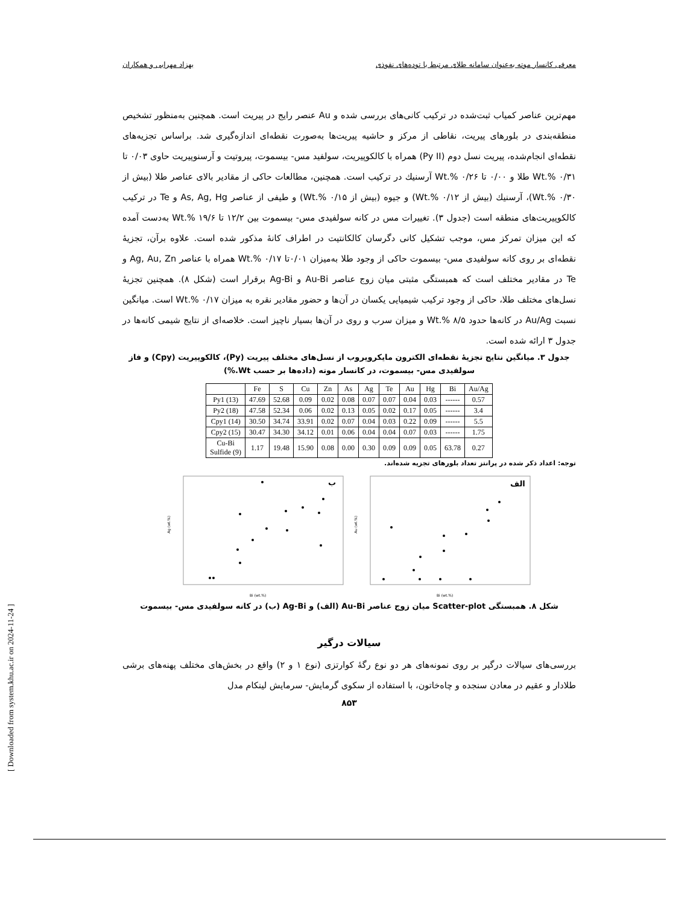معرفی کانسار موته به‌عنوان سامانه طلای مرتبط با توده‌های نفوذی بهزاد مهرابی و همکاران
مهم‌ترین عناصر کمیاب ثبت‌شده در ترکیب کانی‌های بررسی شده و Au عنصر رایج در پیریت است. همچنین به‌منظور تشخیص منطقه‌بندی در بلورهای پیریت، نقاطی از مرکز و حاشیه پیریت‌ها به‌صورت نقطه‌ای اندازه‌گیری شد. براساس تجزیه‌های نقطه‌ای انجام‌شده، پیریت نسل دوم (Py II) همراه با کالکوپیریت، سولفید مس- بیسموت، پیروتیت و آرسنوپیریت حاوی ۰/۰۳ تا Wt.% ۰/۳۱ طلا و ۰/۰۰ تا Wt.% ۰/۲۶ آرسنیك در ترکیب است. همچنین، مطالعات حاکی از مقادیر بالای عناصر طلا (بیش از Wt.% ۰/۳۰)، آرسنیك (بیش از Wt.% ۰/۱۲) و جیوه (بیش از Wt.% ۰/۱۵) و طیفی از عناصر As, Ag, Hg و Te در ترکیب کالکوپیریت‌های منطقه است (جدول ۳). تغییرات مس در کانه سولفیدی مس- بیسموت بین ۱۲/۲ تا Wt.% ۱۹/۶ به‌دست آمده که این میزان تمرکز مس، موجب تشکیل کانی دگرسان کالکانتیت در اطراف کانهٔ مذکور شده است. علاوه برآن، تجزیهٔ نقطه‌ای بر روی کانه سولفیدی مس- بیسموت حاکی از وجود طلا به‌میزان ۰/۰۱تا Wt.% ۰/۱۷ همراه با عناصر Ag, Au, Zn و Te در مقادیر مختلف است که همبستگی مثبتی میان زوج عناصر Au-Bi و Ag-Bi برقرار است (شکل ۸). همچنین تجزیهٔ نسل‌های مختلف طلا، حاکی از وجود ترکیب شیمیایی یکسان در آن‌ها و حضور مقادیر نقره به میزان Wt.% ۰/۱۷ است. میانگین نسبت Au/Ag در کانه‌ها حدود Wt.% ۸/۵ و میزان سرب و روی در آن‌ها بسیار ناچیز است. خلاصه‌ای از نتایج شیمی کانه‌ها در جدول ۳ ارائه شده است.
جدول ۳. میانگین نتایج تجزیهٔ نقطه‌ای الکترون مایکروپروب از نسل‌های مختلف پیریت (Py)، کالکوپیریت (Cpy) و فاز سولفیدی مس- بیسموت، در کانسار موته (داده‌ها بر حسب Wt.%)
| | Fe | S | Cu | Zn | As | Ag | Te | Au | Hg | Bi | Au/Ag |
| --- | --- | --- | --- | --- | --- | --- | --- | --- | --- | --- | --- |
| Py1 (13) | 47.69 | 52.68 | 0.09 | 0.02 | 0.08 | 0.07 | 0.07 | 0.04 | 0.03 | ------ | 0.57 |
| Py2 (18) | 47.58 | 52.34 | 0.06 | 0.02 | 0.13 | 0.05 | 0.02 | 0.17 | 0.05 | ------ | 3.4 |
| Cpy1 (14) | 30.50 | 34.74 | 33.91 | 0.02 | 0.07 | 0.04 | 0.03 | 0.22 | 0.09 | ------ | 5.5 |
| Cpy2 (15) | 30.47 | 34.30 | 34.12 | 0.01 | 0.06 | 0.04 | 0.04 | 0.07 | 0.03 | ------ | 1.75 |
| Cu-Bi Sulfide (9) | 1.17 | 19.48 | 15.90 | 0.08 | 0.00 | 0.30 | 0.09 | 0.09 | 0.05 | 63.78 | 0.27 |
توجه: اعداد ذکر شده در پرانتز تعداد بلورهای تجزیه شده‌اند.
ب
Ag (wt.%)
Bi (wt.%)
الف
Au (wt.%)
Bi (wt.%)
شکل ۸. همبستگی Scatter-plot میان زوج عناصر Au-Bi (الف) و Ag-Bi (ب) در کانه سولفیدی مس- بیسموت
سیالات درگیر
بررسی‌های سیالات درگیر بر روی نمونه‌های هر دو نوع رگهٔ کوارتزی (نوع ۱ و ۲) واقع در بخش‌های مختلف پهنه‌های برشی طلادار و عقیم در معادن سنجده و چاه‌خاتون، با استفاده از سکوی گرمایش- سرمایش لینکام مدل
۸۵۳
[ Downloaded from system.khu.ac.ir on 2024-11-24 ]